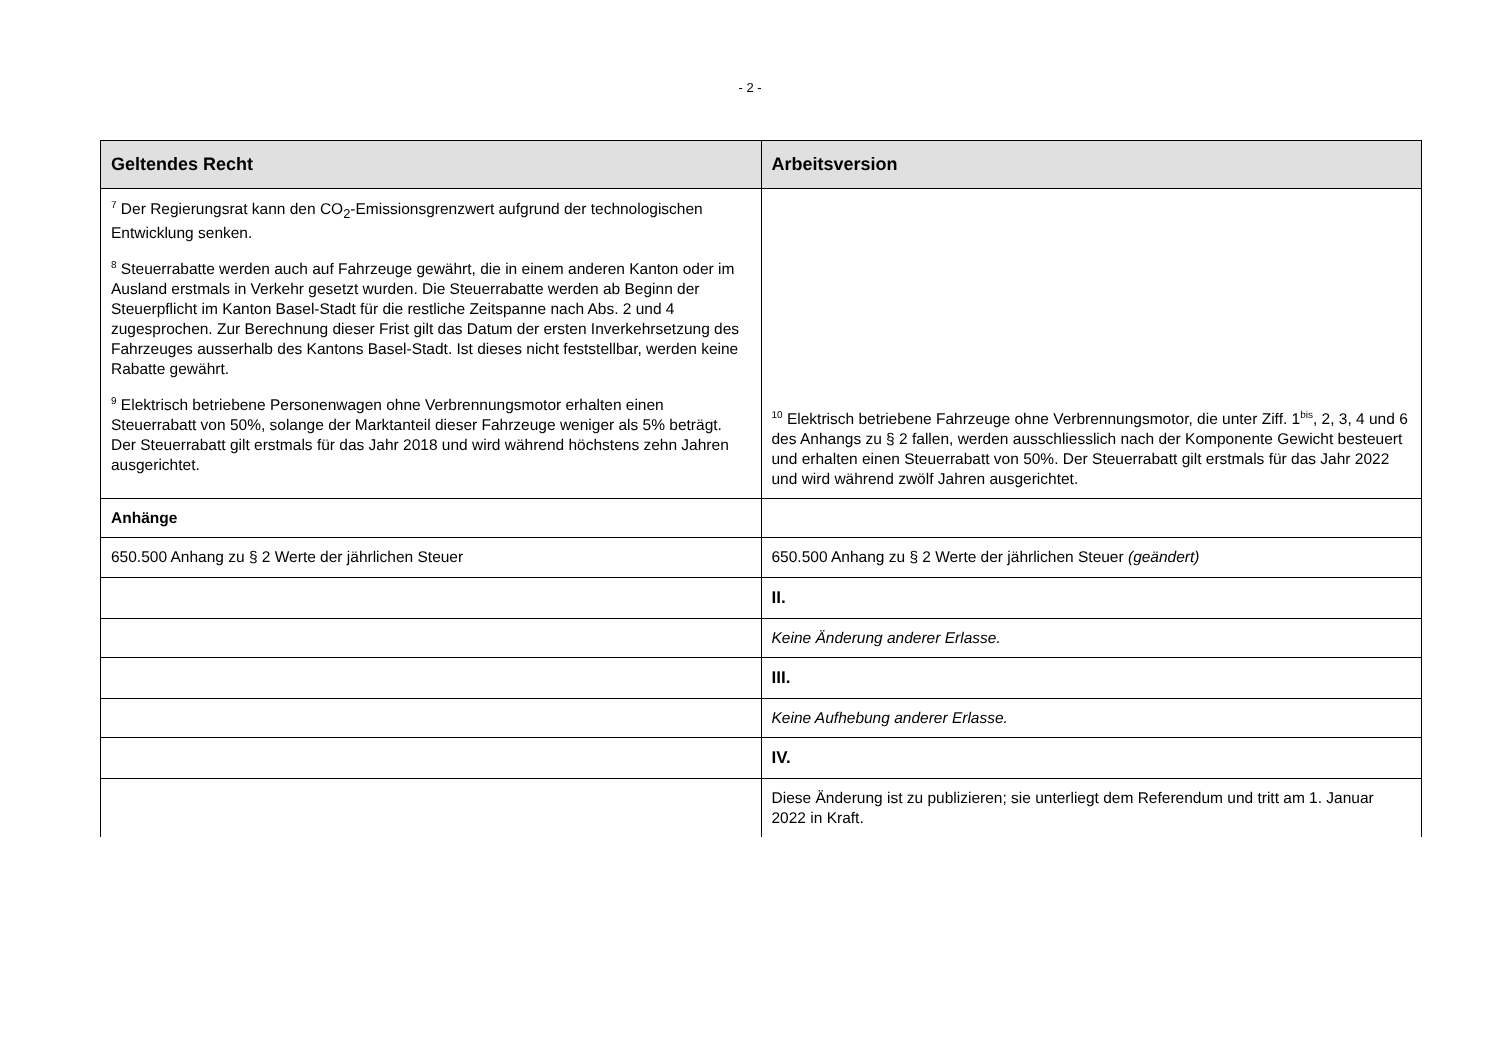- 2 -
| Geltendes Recht | Arbeitsversion |
| --- | --- |
| <sup>7</sup> Der Regierungsrat kann den CO<sub>2</sub>-Emissionsgrenzwert aufgrund der technologischen Entwicklung senken. <sup>8</sup> Steuerrabatte werden auch auf Fahrzeuge gewährt, die in einem anderen Kanton oder im Ausland erstmals in Verkehr gesetzt wurden. Die Steuerrabatte werden ab Beginn der Steuerpflicht im Kanton Basel-Stadt für die restliche Zeitspanne nach Abs. 2 und 4 zugesprochen. Zur Berechnung dieser Frist gilt das Datum der ersten Inverkehrsetzung des Fahrzeuges ausserhalb des Kantons Basel-Stadt. Ist dieses nicht feststellbar, werden keine Rabatte gewährt. <sup>9</sup> Elektrisch betriebene Personenwagen ohne Verbrennungsmotor erhalten einen Steuerrabatt von 50%, solange der Marktanteil dieser Fahrzeuge weniger als 5% beträgt. Der Steuerrabatt gilt erstmals für das Jahr 2018 und wird während höchstens zehn Jahren ausgerichtet. | <sup>10</sup> Elektrisch betriebene Fahrzeuge ohne Verbrennungsmotor, die unter Ziff. 1<sup>bis</sup>, 2, 3, 4 und 6 des Anhangs zu § 2 fallen, werden ausschliesslich nach der Komponente Gewicht besteuert und erhalten einen Steuerrabatt von 50%. Der Steuerrabatt gilt erstmals für das Jahr 2022 und wird während zwölf Jahren ausgerichtet. |
| Anhänge | |
| 650.500 Anhang zu § 2 Werte der jährlichen Steuer | 650.500 Anhang zu § 2 Werte der jährlichen Steuer (geändert) |
| | II. |
| | Keine Änderung anderer Erlasse. |
| | III. |
| | Keine Aufhebung anderer Erlasse. |
| | IV. |
| | Diese Änderung ist zu publizieren; sie unterliegt dem Referendum und tritt am 1. Januar 2022 in Kraft. |